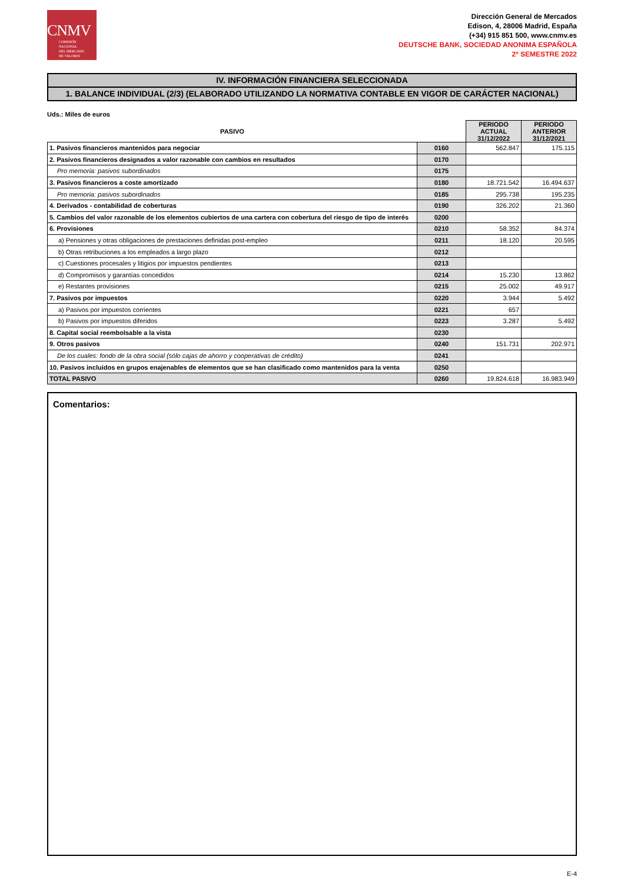CNMV
COMISIÓN
NACIONAL
DEL MERCADO
DE VALORES
Dirección General de Mercados
Edison, 4, 28006 Madrid, España
(+34) 915 851 500, www.cnmv.es
DEUTSCHE BANK, SOCIEDAD ANONIMA ESPAÑOLA
2º SEMESTRE 2022
IV. INFORMACIÓN FINANCIERA SELECCIONADA
1. BALANCE INDIVIDUAL (2/3) (ELABORADO UTILIZANDO LA NORMATIVA CONTABLE EN VIGOR DE CARÁCTER NACIONAL)
Uds.: Miles de euros
| PASIVO | | PERIODO ACTUAL 31/12/2022 | PERIODO ANTERIOR 31/12/2021 |
| --- | --- | --- | --- |
| 1. Pasivos financieros mantenidos para negociar | 0160 | 562.847 | 175.115 |
| 2. Pasivos financieros designados a valor razonable con cambios en resultados | 0170 | | |
| Pro memoria: pasivos subordinados | 0175 | | |
| 3. Pasivos financieros a coste amortizado | 0180 | 18.721.542 | 16.494.637 |
| Pro memoria: pasivos subordinados | 0185 | 295.738 | 195.235 |
| 4. Derivados - contabilidad de coberturas | 0190 | 326.202 | 21.360 |
| 5. Cambios del valor razonable de los elementos cubiertos de una cartera con cobertura del riesgo de tipo de interés | 0200 | | |
| 6. Provisiones | 0210 | 58.352 | 84.374 |
| a) Pensiones y otras obligaciones de prestaciones definidas post-empleo | 0211 | 18.120 | 20.595 |
| b) Otras retribuciones a los empleados a largo plazo | 0212 | | |
| c) Cuestiones procesales y litigios por impuestos pendientes | 0213 | | |
| d) Compromisos y garantías concedidos | 0214 | 15.230 | 13.862 |
| e) Restantes provisiones | 0215 | 25.002 | 49.917 |
| 7. Pasivos por impuestos | 0220 | 3.944 | 5.492 |
| a) Pasivos por impuestos corrientes | 0221 | 657 | |
| b) Pasivos por impuestos diferidos | 0223 | 3.287 | 5.492 |
| 8. Capital social reembolsable a la vista | 0230 | | |
| 9. Otros pasivos | 0240 | 151.731 | 202.971 |
| De los cuales: fondo de la obra social (sólo cajas de ahorro y cooperativas de crédito) | 0241 | | |
| 10. Pasivos incluidos en grupos enajenables de elementos que se han clasificado como mantenidos para la venta | 0250 | | |
| TOTAL PASIVO | 0260 | 19.824.618 | 16.983.949 |
Comentarios:
E-4